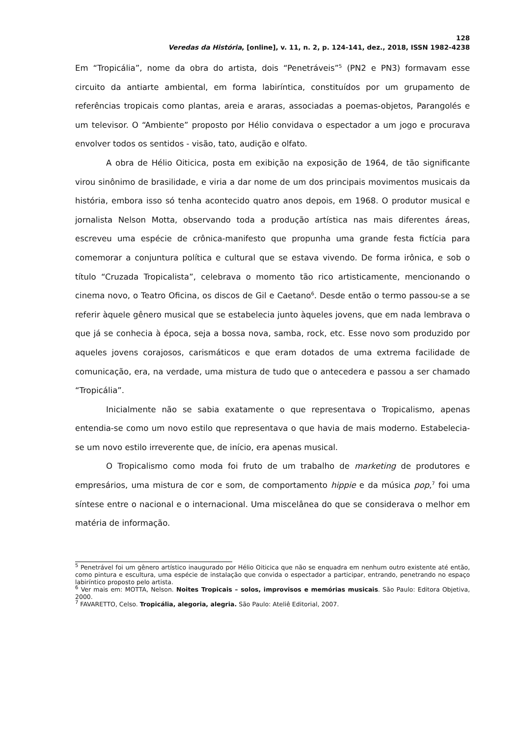128
Veredas da História, [online], v. 11, n. 2, p. 124-141, dez., 2018, ISSN 1982-4238
Em “Tropicália”, nome da obra do artista, dois “Penetráveis”<sup>5</sup> (PN2 e PN3) formavam esse circuito da antiarte ambiental, em forma labiríntica, constituídos por um grupamento de referências tropicais como plantas, areia e araras, associadas a poemas-objetos, Parangolés e um televisor. O “Ambiente” proposto por Hélio convidava o espectador a um jogo e procurava envolver todos os sentidos - visão, tato, audição e olfato.
A obra de Hélio Oiticica, posta em exibição na exposição de 1964, de tão significante virou sinônimo de brasilidade, e viria a dar nome de um dos principais movimentos musicais da história, embora isso só tenha acontecido quatro anos depois, em 1968. O produtor musical e jornalista Nelson Motta, observando toda a produção artística nas mais diferentes áreas, escreveu uma espécie de crônica-manifesto que propunha uma grande festa fictícia para comemorar a conjuntura política e cultural que se estava vivendo. De forma irônica, e sob o título “Cruzada Tropicalista”, celebrava o momento tão rico artisticamente, mencionando o cinema novo, o Teatro Oficina, os discos de Gil e Caetano<sup>6</sup>. Desde então o termo passou-se a se referir àquele gênero musical que se estabelecia junto àqueles jovens, que em nada lembrava o que já se conhecia à época, seja a bossa nova, samba, rock, etc. Esse novo som produzido por aqueles jovens corajosos, carismáticos e que eram dotados de uma extrema facilidade de comunicação, era, na verdade, uma mistura de tudo que o antecedera e passou a ser chamado “Tropicália”.
Inicialmente não se sabia exatamente o que representava o Tropicalismo, apenas entendia-se como um novo estilo que representava o que havia de mais moderno. Estabelecia-se um novo estilo irreverente que, de início, era apenas musical.
O Tropicalismo como moda foi fruto de um trabalho de marketing de produtores e empresários, uma mistura de cor e som, de comportamento hippie e da música pop,<sup>7</sup> foi uma síntese entre o nacional e o internacional. Uma miscelânea do que se considerava o melhor em matéria de informação.
<sup>5</sup> Penetrável foi um gênero artístico inaugurado por Hélio Oiticica que não se enquadra em nenhum outro existente até então, como pintura e escultura, uma espécie de instalação que convida o espectador a participar, entrando, penetrando no espaço labiríntico proposto pelo artista.
<sup>6</sup> Ver mais em: MOTTA, Nelson. Noites Tropicais – solos, improvisos e memórias musicais. São Paulo: Editora Objetiva, 2000.
<sup>7</sup> FAVARETTO, Celso. Tropicália, alegoria, alegria. São Paulo: Ateliê Editorial, 2007.